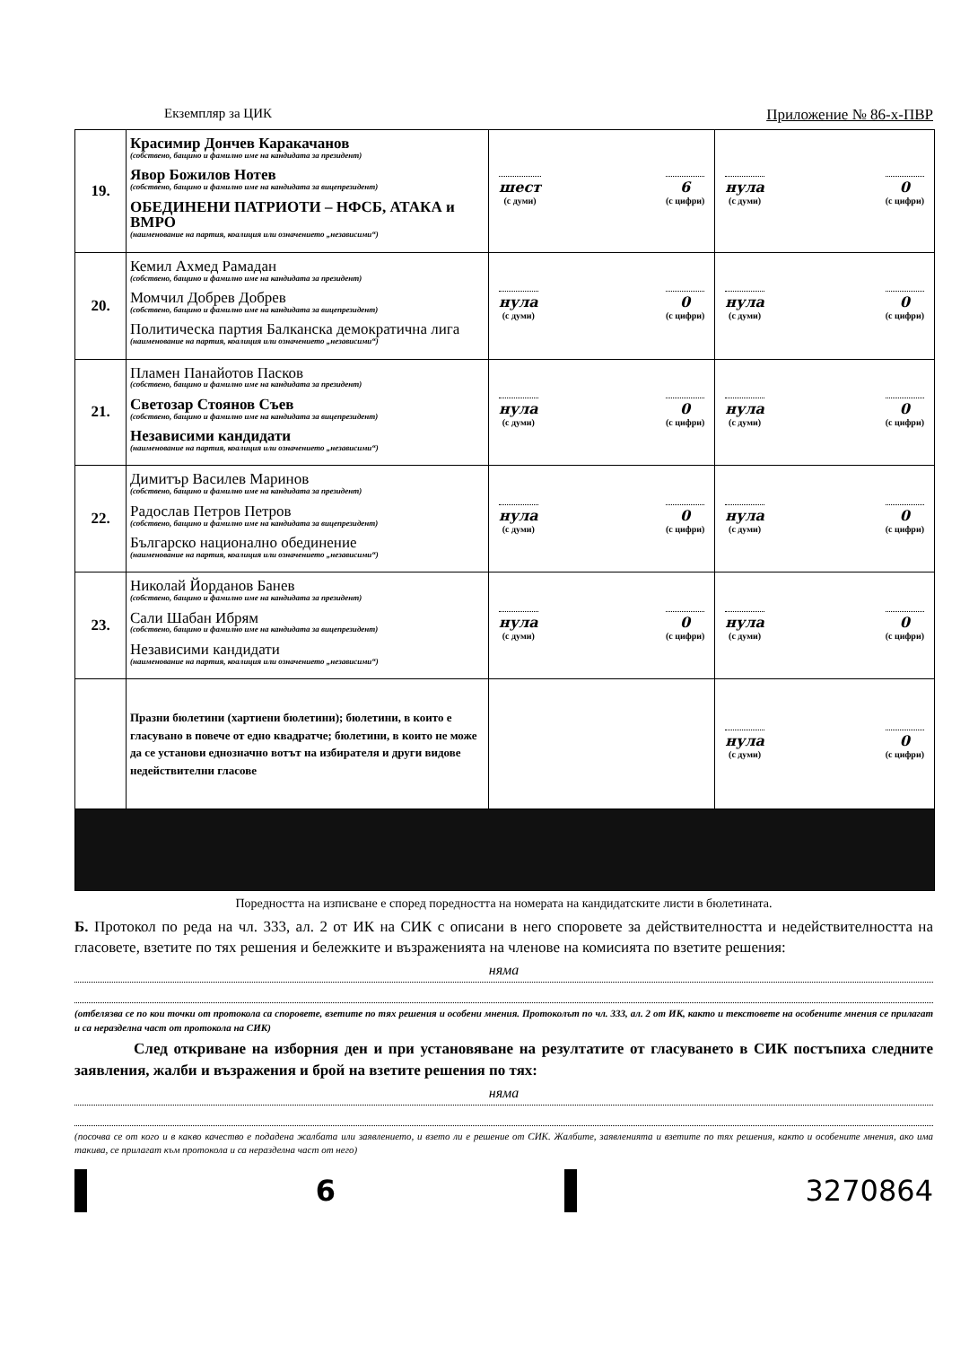Екземпляр за ЦИК Приложение № 86-х-ПВР
| 19. | Красимир Дончев Каракачанов (собствено, бащино и фамилно име на кандидата за президент) Явор Божилов Нотев (собствено, бащино и фамилно име на кандидата за вицепрезидент) ОБЕДИНЕНИ ПАТРИОТИ – НФСБ, АТАКА и ВМРО (наименование на партия, коалиция или означението „независими“) | шест (с думи) 6 (с цифри) | нула (с думи) 0 (с цифри) |
| 20. | Кемил Ахмед Рамадан (собствено, бащино и фамилно име на кандидата за президент) Момчил Добрев Добрев (собствено, бащино и фамилно име на кандидата за вицепрезидент) Политическа партия Балканска демократична лига (наименование на партия, коалиция или означението „независими“) | нула (с думи) 0 (с цифри) | нула (с думи) 0 (с цифри) |
| 21. | Пламен Панайотов Пасков (собствено, бащино и фамилно име на кандидата за президент) Светозар Стоянов Съев (собствено, бащино и фамилно име на кандидата за вицепрезидент) Независими кандидати (наименование на партия, коалиция или означението „независими“) | нула (с думи) 0 (с цифри) | нула (с думи) 0 (с цифри) |
| 22. | Димитър Василев Маринов (собствено, бащино и фамилно име на кандидата за президент) Радослав Петров Петров (собствено, бащино и фамилно име на кандидата за вицепрезидент) Българско национално обединение (наименование на партия, коалиция или означението „независими“) | нула (с думи) 0 (с цифри) | нула (с думи) 0 (с цифри) |
| 23. | Николай Йорданов Банев (собствено, бащино и фамилно име на кандидата за президент) Сали Шабан Ибрям (собствено, бащино и фамилно име на кандидата за вицепрезидент) Независими кандидати (наименование на партия, коалиция или означението „независими“) | нула (с думи) 0 (с цифри) | нула (с думи) 0 (с цифри) |
| | Празни бюлетини (хартиени бюлетини); бюлетини, в които е гласувано в повече от едно квадратче; бюлетини, в които не може да се установи еднозначно вотът на избирателя и други видове недействителни гласове | | нула (с думи) 0 (с цифри) |
Поредността на изписване е според поредността на номерата на кандидатските листи в бюлетината.
Б. Протокол по реда на чл. 333, ал. 2 от ИК на СИК с описани в него споровете за действителността и недействителността на гласовете, взетите по тях решения и бележките и възраженията на членове на комисията по взетите решения:
няма
(отбелязва се по кои точки от протокола са споровете, взетите по тях решения и особени мнения. Протоколът по чл. 333, ал. 2 от ИК, както и текстовете на особените мнения се прилагат и са неразделна част от протокола на СИК)
След откриване на изборния ден и при установяване на резултатите от гласуването в СИК постъпиха следните заявления, жалби и възражения и брой на взетите решения по тях:
няма
(посочва се от кого и в какво качество е подадена жалбата или заявлението, и взето ли е решение от СИК. Жалбите, заявленията и взетите по тях решения, както и особените мнения, ако има такива, се прилагат към протокола и са неразделна част от него)
6 3270864